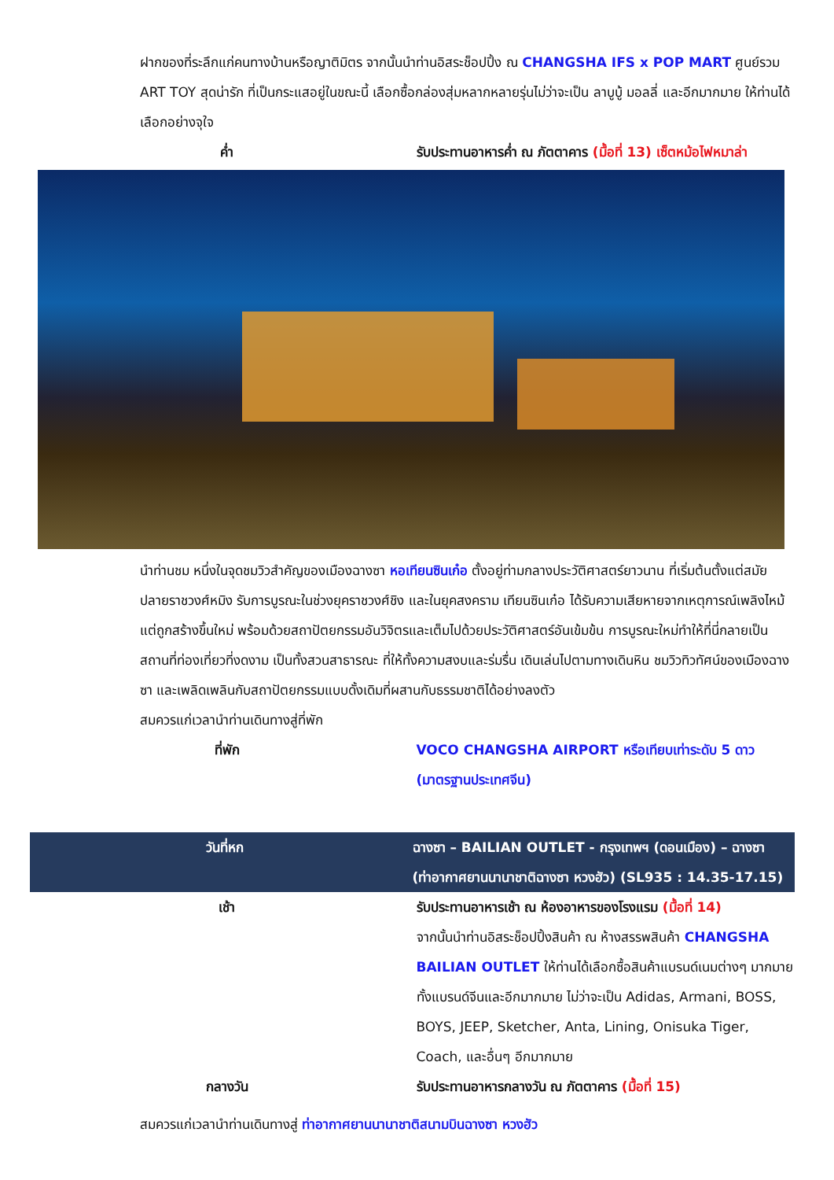ฝากของที่ระลึกแก่คนทางบ้านหรือญาติมิตร จากนั้นนำท่านอิสระช็อปปิ้ง ณ CHANGSHA IFS x POP MART ศูนย์รวม ART TOY สุดน่ารัก ที่เป็นกระแสอยู่ในขณะนี้ เลือกซื้อกล่องสุ่มหลากหลายรุ่นไม่ว่าจะเป็น ลาบูบู้ มอลลี่ และอีกมากมาย ให้ท่านได้เลือกอย่างจุใจ
ค่ำ รับประทานอาหารค่ำ ณ ภัตตาคาร (มื้อที่ 13) เซ็ตหม้อไฟหมาล่า
นำท่านชม หนึ่งในจุดชมวิวสำคัญของเมืองฉางซา หอเทียนซินเก๋อ ตั้งอยู่ท่ามกลางประวัติศาสตร์ยาวนาน ที่เริ่มต้นตั้งแต่สมัยปลายราชวงศ์หมิง รับการบูรณะในช่วงยุคราชวงศ์ชิง และในยุคสงคราม เทียนซินเก๋อ ได้รับความเสียหายจากเหตุการณ์เพลิงไหม้ แต่ถูกสร้างขึ้นใหม่ พร้อมด้วยสถาปัตยกรรมอันวิจิตรและเต็มไปด้วยประวัติศาสตร์อันเข้มข้น การบูรณะใหม่ทำให้ที่นี่กลายเป็นสถานที่ท่องเที่ยวที่งดงาม เป็นทั้งสวนสาธารณะ ที่ให้ทั้งความสงบและร่มรื่น เดินเล่นไปตามทางเดินหิน ชมวิวทิวทัศน์ของเมืองฉางซา และเพลิดเพลินกับสถาปัตยกรรมแบบดั้งเดิมที่ผสานกับธรรมชาติได้อย่างลงตัว
สมควรแก่เวลานำท่านเดินทางสู่ที่พัก
ที่พัก VOCO CHANGSHA AIRPORT หรือเทียบเท่าระดับ 5 ดาว (มาตรฐานประเทศจีน)
วันที่หก ฉางซา – BAILIAN OUTLET - กรุงเทพฯ (ดอนเมือง) – ฉางซา (ท่าอากาศยานนานาชาติฉางซา หวงฮัว) (SL935 : 14.35-17.15)
เช้า รับประทานอาหารเช้า ณ ห้องอาหารของโรงแรม (มื้อที่ 14)
จากนั้นนำท่านอิสระช็อปปิ้งสินค้า ณ ห้างสรรพสินค้า CHANGSHA BAILIAN OUTLET ให้ท่านได้เลือกซื้อสินค้าแบรนด์เนมต่างๆ มากมาย ทั้งแบรนด์จีนและอีกมากมาย ไม่ว่าจะเป็น Adidas, Armani, BOSS, BOYS, JEEP, Sketcher, Anta, Lining, Onisuka Tiger, Coach, และอื่นๆ อีกมากมาย
กลางวัน รับประทานอาหารกลางวัน ณ ภัตตาคาร (มื้อที่ 15)
สมควรแก่เวลานำท่านเดินทางสู่ ท่าอากาศยานนานาชาติสนามบินฉางซา หวงฮัว